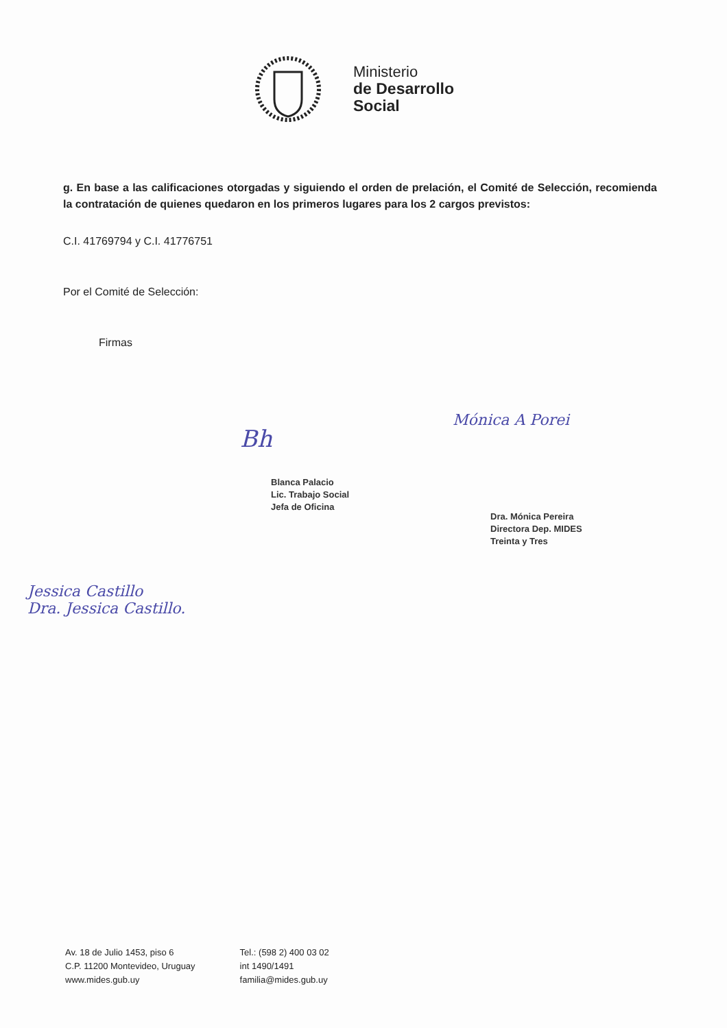Ministerio
de Desarrollo
Social
g. En base a las calificaciones otorgadas y siguiendo el orden de prelación, el Comité de Selección, recomienda la contratación de quienes quedaron en los primeros lugares para los 2 cargos previstos:
C.I. 41769794 y C.I. 41776751
Por el Comité de Selección:
Firmas
Bh
Blanca Palacio
Lic. Trabajo Social
Jefa de Oficina
Mónica A Porei
Dra. Mónica Pereira
Directora Dep. MIDES
Treinta y Tres
Jessica Castillo
Dra. Jessica Castillo.
Av. 18 de Julio 1453, piso 6
C.P. 11200 Montevideo, Uruguay
www.mides.gub.uy
Tel.: (598 2) 400 03 02
int 1490/1491
familia@mides.gub.uy